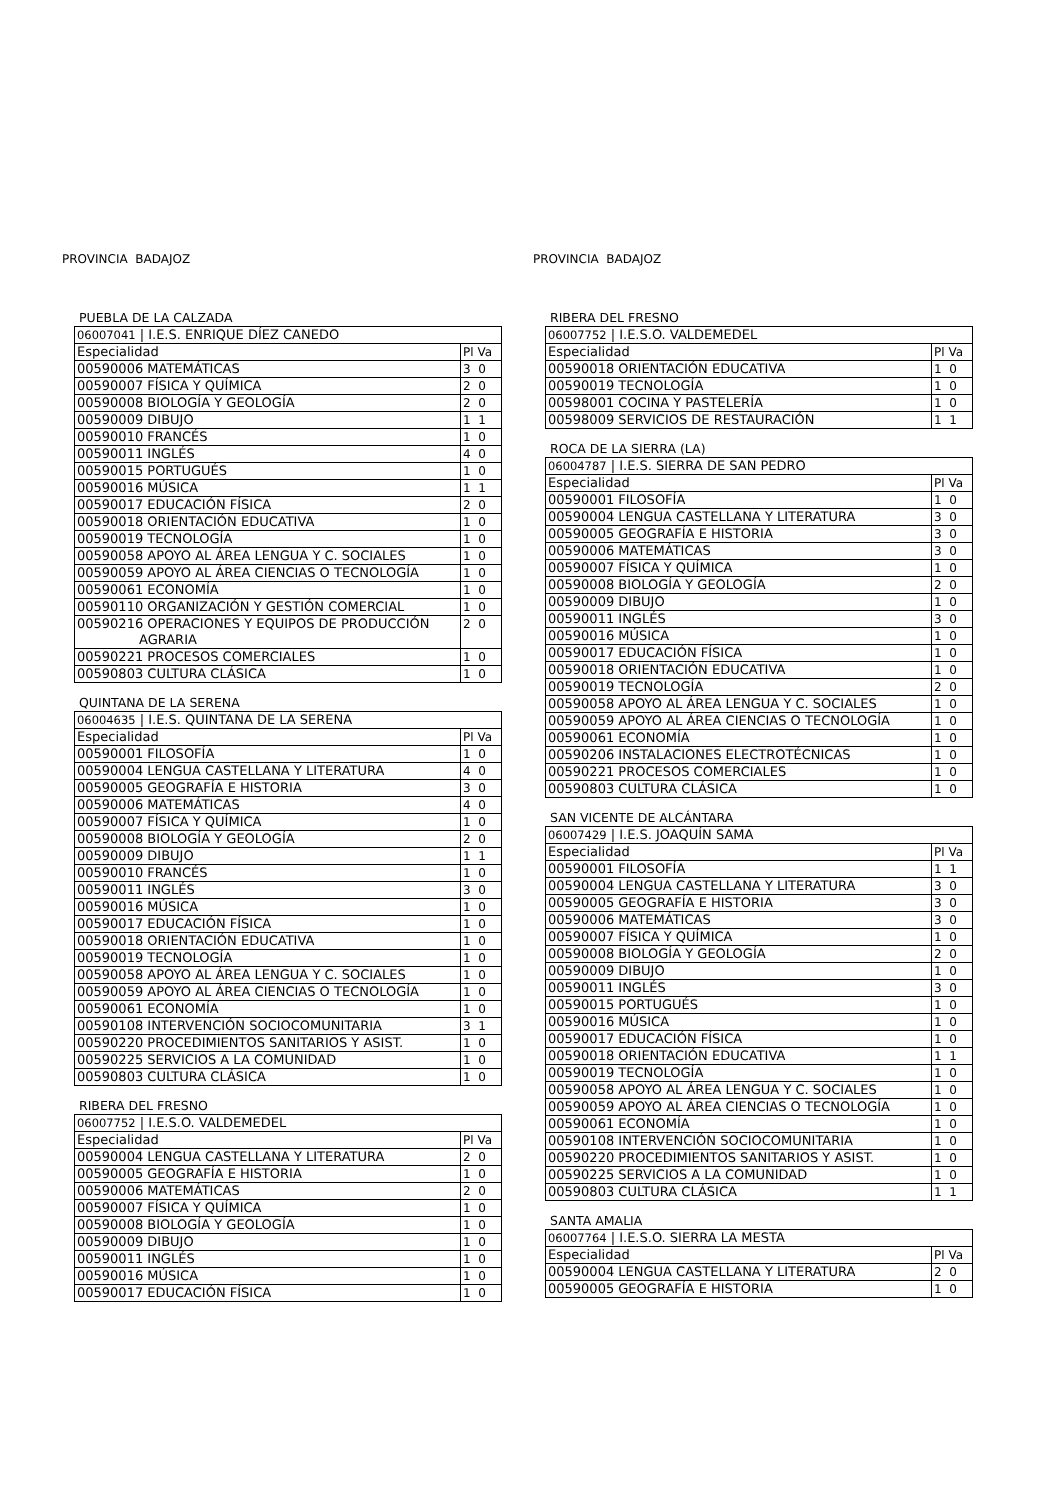PROVINCIA BADAJOZ
PUEBLA DE LA CALZADA
| 06007041 / I.E.S. ENRIQUE DÍEZ CANEDO | |
| Especialidad | Pl Va |
| 00590006 MATEMÁTICAS | 3 0 |
| 00590007 FÍSICA Y QUÍMICA | 2 0 |
| 00590008 BIOLOGÍA Y GEOLOGÍA | 2 0 |
| 00590009 DIBUJO | 1 1 |
| 00590010 FRANCÉS | 1 0 |
| 00590011 INGLÉS | 4 0 |
| 00590015 PORTUGUÉS | 1 0 |
| 00590016 MÚSICA | 1 1 |
| 00590017 EDUCACIÓN FÍSICA | 2 0 |
| 00590018 ORIENTACIÓN EDUCATIVA | 1 0 |
| 00590019 TECNOLOGÍA | 1 0 |
| 00590058 APOYO AL ÁREA LENGUA Y C. SOCIALES | 1 0 |
| 00590059 APOYO AL ÁREA CIENCIAS O TECNOLOGÍA | 1 0 |
| 00590061 ECONOMÍA | 1 0 |
| 00590110 ORGANIZACIÓN Y GESTIÓN COMERCIAL | 1 0 |
| 00590216 OPERACIONES Y EQUIPOS DE PRODUCCIÓN AGRARIA | 2 0 |
| 00590221 PROCESOS COMERCIALES | 1 0 |
| 00590803 CULTURA CLÁSICA | 1 0 |
QUINTANA DE LA SERENA
| 06004635 / I.E.S. QUINTANA DE LA SERENA | |
| Especialidad | Pl Va |
| 00590001 FILOSOFÍA | 1 0 |
| 00590004 LENGUA CASTELLANA Y LITERATURA | 4 0 |
| 00590005 GEOGRAFÍA E HISTORIA | 3 0 |
| 00590006 MATEMÁTICAS | 4 0 |
| 00590007 FÍSICA Y QUÍMICA | 1 0 |
| 00590008 BIOLOGÍA Y GEOLOGÍA | 2 0 |
| 00590009 DIBUJO | 1 1 |
| 00590010 FRANCÉS | 1 0 |
| 00590011 INGLÉS | 3 0 |
| 00590016 MÚSICA | 1 0 |
| 00590017 EDUCACIÓN FÍSICA | 1 0 |
| 00590018 ORIENTACIÓN EDUCATIVA | 1 0 |
| 00590019 TECNOLOGÍA | 1 0 |
| 00590058 APOYO AL ÁREA LENGUA Y C. SOCIALES | 1 0 |
| 00590059 APOYO AL ÁREA CIENCIAS O TECNOLOGÍA | 1 0 |
| 00590061 ECONOMÍA | 1 0 |
| 00590108 INTERVENCIÓN SOCIOCOMUNITARIA | 3 1 |
| 00590220 PROCEDIMIENTOS SANITARIOS Y ASIST. | 1 0 |
| 00590225 SERVICIOS A LA COMUNIDAD | 1 0 |
| 00590803 CULTURA CLÁSICA | 1 0 |
RIBERA DEL FRESNO
| 06007752 / I.E.S.O. VALDEMEDEL | |
| Especialidad | Pl Va |
| 00590004 LENGUA CASTELLANA Y LITERATURA | 2 0 |
| 00590005 GEOGRAFÍA E HISTORIA | 1 0 |
| 00590006 MATEMÁTICAS | 2 0 |
| 00590007 FÍSICA Y QUÍMICA | 1 0 |
| 00590008 BIOLOGÍA Y GEOLOGÍA | 1 0 |
| 00590009 DIBUJO | 1 0 |
| 00590011 INGLÉS | 1 0 |
| 00590016 MÚSICA | 1 0 |
| 00590017 EDUCACIÓN FÍSICA | 1 0 |
PROVINCIA BADAJOZ
RIBERA DEL FRESNO
| 06007752 / I.E.S.O. VALDEMEDEL | |
| Especialidad | Pl Va |
| 00590018 ORIENTACIÓN EDUCATIVA | 1 0 |
| 00590019 TECNOLOGÍA | 1 0 |
| 00598001 COCINA Y PASTELERÍA | 1 0 |
| 00598009 SERVICIOS DE RESTAURACIÓN | 1 1 |
ROCA DE LA SIERRA (LA)
| 06004787 / I.E.S. SIERRA DE SAN PEDRO | |
| Especialidad | Pl Va |
| 00590001 FILOSOFÍA | 1 0 |
| 00590004 LENGUA CASTELLANA Y LITERATURA | 3 0 |
| 00590005 GEOGRAFÍA E HISTORIA | 3 0 |
| 00590006 MATEMÁTICAS | 3 0 |
| 00590007 FÍSICA Y QUÍMICA | 1 0 |
| 00590008 BIOLOGÍA Y GEOLOGÍA | 2 0 |
| 00590009 DIBUJO | 1 0 |
| 00590011 INGLÉS | 3 0 |
| 00590016 MÚSICA | 1 0 |
| 00590017 EDUCACIÓN FÍSICA | 1 0 |
| 00590018 ORIENTACIÓN EDUCATIVA | 1 0 |
| 00590019 TECNOLOGÍA | 2 0 |
| 00590058 APOYO AL ÁREA LENGUA Y C. SOCIALES | 1 0 |
| 00590059 APOYO AL ÁREA CIENCIAS O TECNOLOGÍA | 1 0 |
| 00590061 ECONOMÍA | 1 0 |
| 00590206 INSTALACIONES ELECTROTÉCNICAS | 1 0 |
| 00590221 PROCESOS COMERCIALES | 1 0 |
| 00590803 CULTURA CLÁSICA | 1 0 |
SAN VICENTE DE ALCÁNTARA
| 06007429 / I.E.S. JOAQUÍN SAMA | |
| Especialidad | Pl Va |
| 00590001 FILOSOFÍA | 1 1 |
| 00590004 LENGUA CASTELLANA Y LITERATURA | 3 0 |
| 00590005 GEOGRAFÍA E HISTORIA | 3 0 |
| 00590006 MATEMÁTICAS | 3 0 |
| 00590007 FÍSICA Y QUÍMICA | 1 0 |
| 00590008 BIOLOGÍA Y GEOLOGÍA | 2 0 |
| 00590009 DIBUJO | 1 0 |
| 00590011 INGLÉS | 3 0 |
| 00590015 PORTUGUÉS | 1 0 |
| 00590016 MÚSICA | 1 0 |
| 00590017 EDUCACIÓN FÍSICA | 1 0 |
| 00590018 ORIENTACIÓN EDUCATIVA | 1 1 |
| 00590019 TECNOLOGÍA | 1 0 |
| 00590058 APOYO AL ÁREA LENGUA Y C. SOCIALES | 1 0 |
| 00590059 APOYO AL ÁREA CIENCIAS O TECNOLOGÍA | 1 0 |
| 00590061 ECONOMÍA | 1 0 |
| 00590108 INTERVENCIÓN SOCIOCOMUNITARIA | 1 0 |
| 00590220 PROCEDIMIENTOS SANITARIOS Y ASIST. | 1 0 |
| 00590225 SERVICIOS A LA COMUNIDAD | 1 0 |
| 00590803 CULTURA CLÁSICA | 1 1 |
SANTA AMALIA
| 06007764 / I.E.S.O. SIERRA LA MESTA | |
| Especialidad | Pl Va |
| 00590004 LENGUA CASTELLANA Y LITERATURA | 2 0 |
| 00590005 GEOGRAFÍA E HISTORIA | 1 0 |